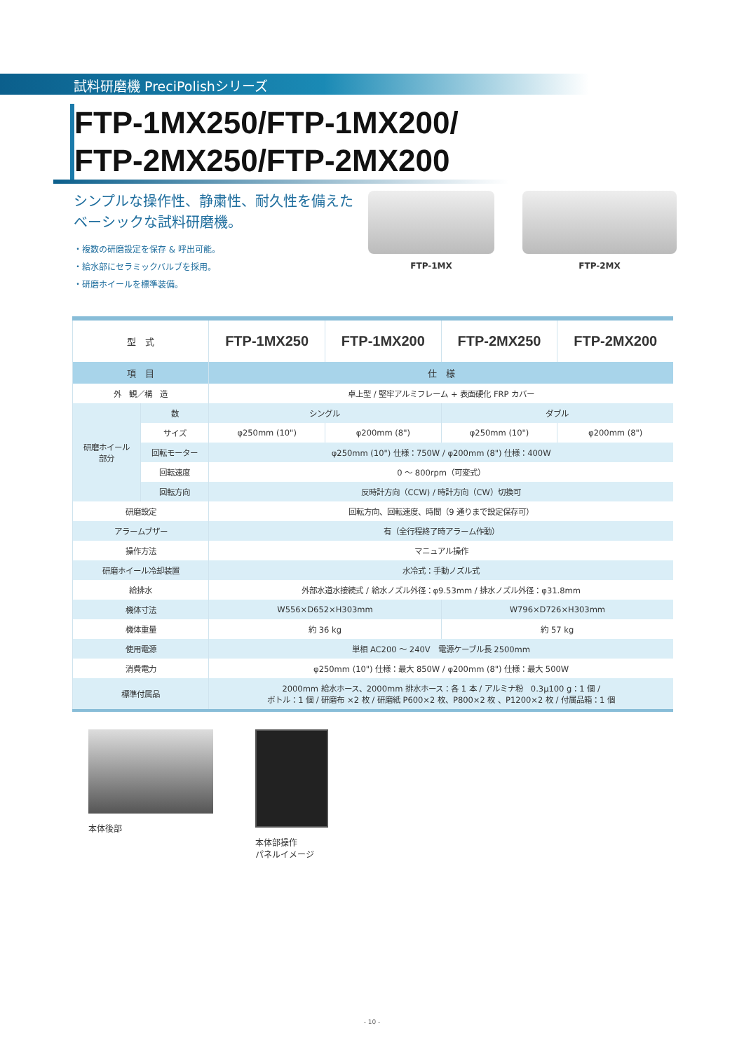試料研磨機 PreciPolishシリーズ
FTP-1MX250/FTP-1MX200/
FTP-2MX250/FTP-2MX200
シンプルな操作性、静粛性、耐久性を備えた
ベーシックな試料研磨機。
・複数の研磨設定を保存 & 呼出可能。
・給水部にセラミックバルブを採用。
・研磨ホイールを標準装備。
FTP-1MX FTP-2MX
| 型 式 | | FTP-1MX250 | FTP-1MX200 | FTP-2MX250 | FTP-2MX200 |
| 項 目 | | 仕 様 | | | |
| 外 観／構 造 | | 卓上型 / 堅牢アルミフレーム + 表面硬化 FRP カバー | | | |
| 研磨ホイール 部分 | 数 | シングル | | ダブル | |
| | サイズ | φ250mm (10") | φ200mm (8") | φ250mm (10") | φ200mm (8") |
| | 回転モーター | φ250mm (10") 仕様：750W / φ200mm (8") 仕様：400W | | | |
| | 回転速度 | 0 〜 800rpm（可変式） | | | |
| | 回転方向 | 反時計方向（CCW) / 時計方向（CW）切換可 | | | |
| 研磨設定 | | 回転方向、回転速度、時間（9 通りまで設定保存可） | | | |
| アラームブザー | | 有（全行程終了時アラーム作動） | | | |
| 操作方法 | | マニュアル操作 | | | |
| 研磨ホイール冷却装置 | | 水冷式：手動ノズル式 | | | |
| 給排水 | | 外部水道水接続式 / 給水ノズル外径：φ9.53mm / 排水ノズル外径：φ31.8mm | | | |
| 機体寸法 | | W556×D652×H303mm | | W796×D726×H303mm | |
| 機体重量 | | 約 36 kg | | 約 57 kg | |
| 使用電源 | | 単相 AC200 〜 240V 電源ケーブル長 2500mm | | | |
| 消費電力 | | φ250mm (10") 仕様：最大 850W / φ200mm (8") 仕様：最大 500W | | | |
| 標準付属品 | | 2000mm 給水ホース、2000mm 排水ホース：各 1 本 / アルミナ粉 0.3μ100 g：1 個 / ボトル：1 個 / 研磨布 ×2 枚 / 研磨紙 P600×2 枚、P800×2 枚 、P1200×2 枚 / 付属品箱：1 個 | | | |
本体後部 本体部操作
パネルイメージ
- 10 -